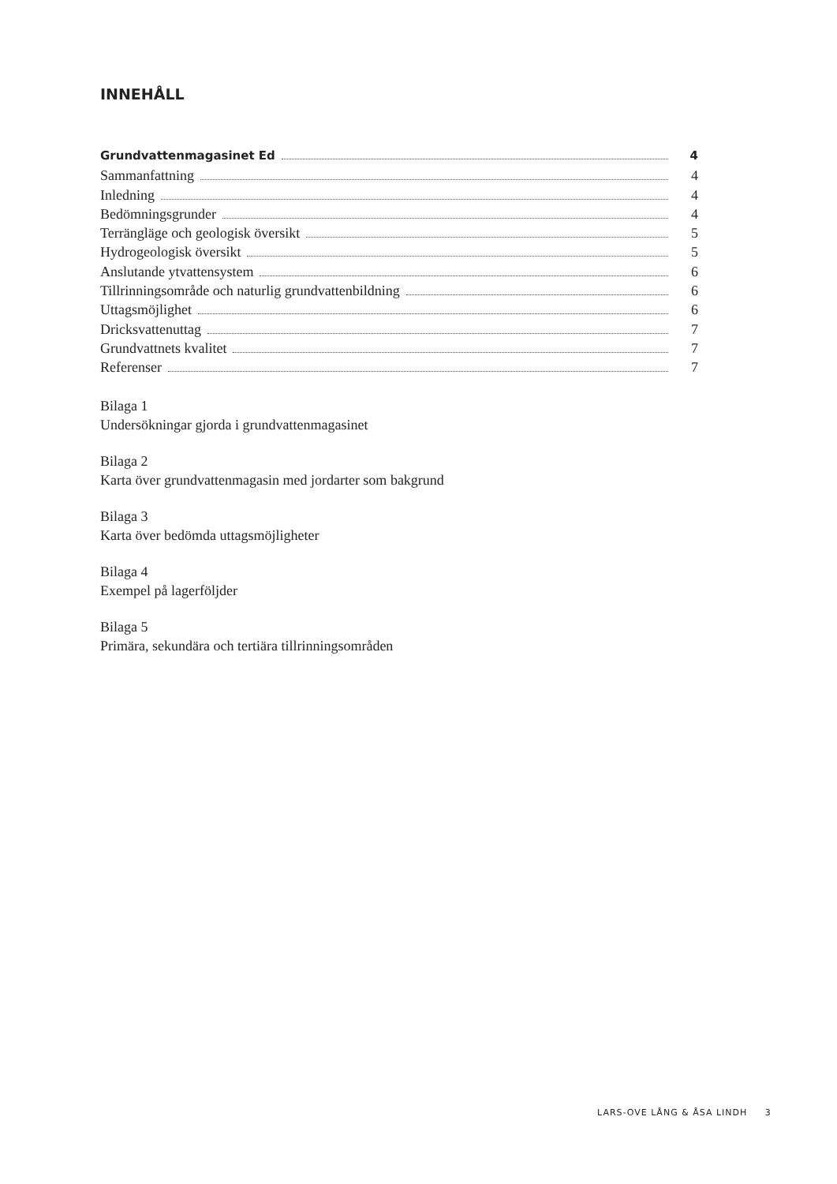INNEHÅLL
Grundvattenmagasinet Ed 4
Sammanfattning 4
Inledning 4
Bedömningsgrunder 4
Terrängläge och geologisk översikt 5
Hydrogeologisk översikt 5
Anslutande ytvattensystem 6
Tillrinningsområde och naturlig grundvattenbildning 6
Uttagsmöjlighet 6
Dricksvattenuttag 7
Grundvattnets kvalitet 7
Referenser 7
Bilaga 1
Undersökningar gjorda i grundvattenmagasinet
Bilaga 2
Karta över grundvattenmagasin med jordarter som bakgrund
Bilaga 3
Karta över bedömda uttagsmöjligheter
Bilaga 4
Exempel på lagerföljder
Bilaga 5
Primära, sekundära och tertiära tillrinningsområden
LARS-OVE LÅNG & ÅSA LINDH 3